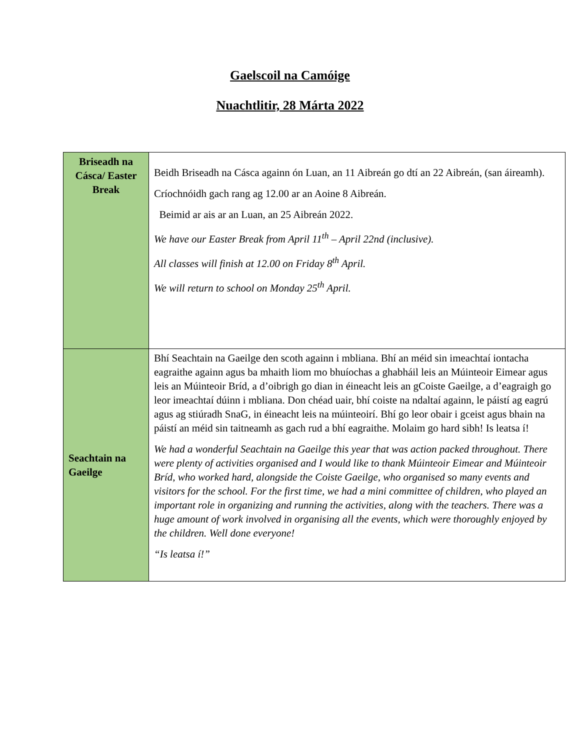Gaelscoil na Camóige
Nuachtlitir, 28 Márta 2022
| Briseadh na Cásca/ Easter Break | Beidh Briseadh na Cásca againn ón Luan, an 11 Aibreán go dtí an 22 Aibreán, (san áireamh). Críochnóidh gach rang ag 12.00 ar an Aoine 8 Aibreán. Beimid ar ais ar an Luan, an 25 Aibreán 2022. We have our Easter Break from April 11<sup>th</sup> – April 22nd (inclusive). All classes will finish at 12.00 on Friday 8<sup>th</sup> April. We will return to school on Monday 25<sup>th</sup> April. |
| Seachtain na Gaeilge | Bhí Seachtain na Gaeilge den scoth againn i mbliana. Bhí an méid sin imeachtaí iontacha eagraithe againn agus ba mhaith liom mo bhuíochas a ghabháil leis an Múinteoir Eimear agus leis an Múinteoir Bríd, a d’oibrigh go dian in éineacht leis an gCoiste Gaeilge, a d’eagraigh go leor imeachtaí dúinn i mbliana. Don chéad uair, bhí coiste na ndaltaí againn, le páistí ag eagrú agus ag stiúradh SnaG, in éineacht leis na múinteoirí. Bhí go leor obair i gceist agus bhain na páistí an méid sin taitneamh as gach rud a bhí eagraithe. Molaim go hard sibh! Is leatsa í! We had a wonderful Seachtain na Gaeilge this year that was action packed throughout. There were plenty of activities organised and I would like to thank Múinteoir Eimear and Múinteoir Bríd, who worked hard, alongside the Coiste Gaeilge, who organised so many events and visitors for the school. For the first time, we had a mini committee of children, who played an important role in organizing and running the activities, along with the teachers. There was a huge amount of work involved in organising all the events, which were thoroughly enjoyed by the children. Well done everyone! “Is leatsa í!” |